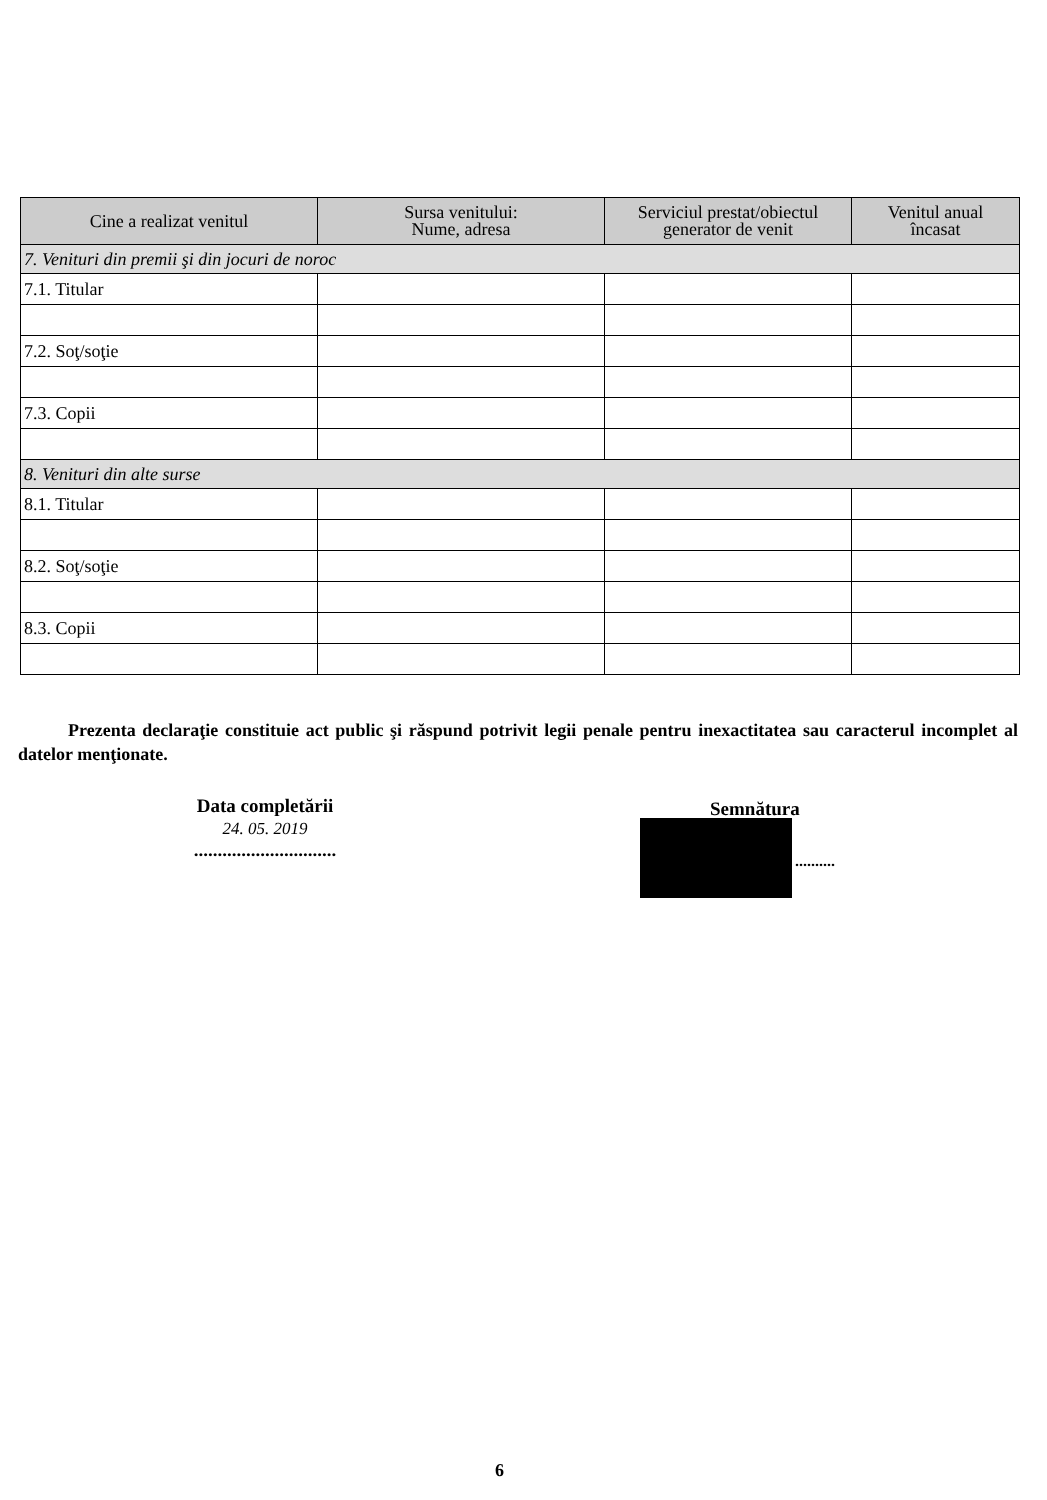| Cine a realizat venitul | Sursa venitului: Nume, adresa | Serviciul prestat/obiectul generator de venit | Venitul anual încasat |
| --- | --- | --- | --- |
| 7. Venituri din premii şi din jocuri de noroc | | | |
| 7.1. Titular | | | |
| 7.2. Soţ/soţie | | | |
| 7.3. Copii | | | |
| 8. Venituri din alte surse | | | |
| 8.1. Titular | | | |
| 8.2. Soţ/soţie | | | |
| 8.3. Copii | | | |
Prezenta declaraţie constituie act public şi răspund potrivit legii penale pentru inexactitatea sau caracterul incomplet al datelor menţionate.
Data completării
24. 05. 2019
..............................
Semnătura
..........
6